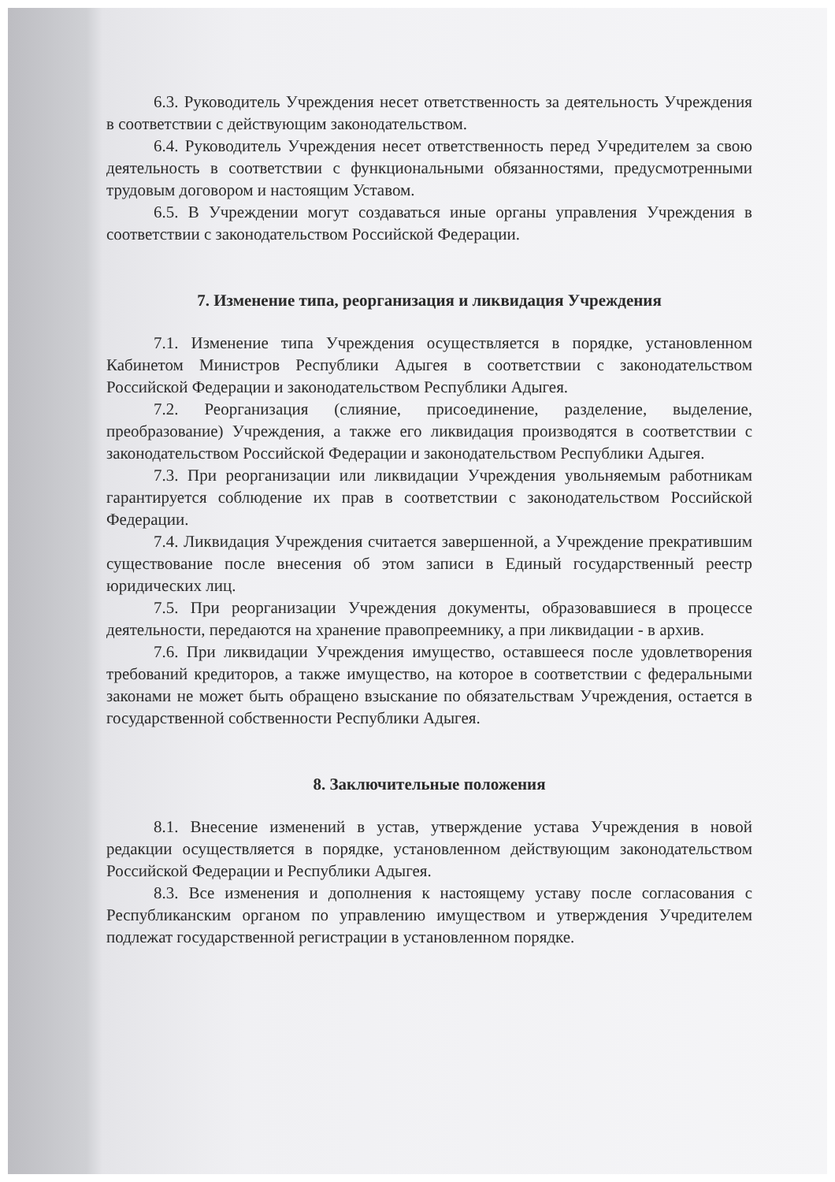6.3. Руководитель Учреждения несет ответственность за деятельность Учреждения в соответствии с действующим законодательством.
6.4. Руководитель Учреждения несет ответственность перед Учредителем за свою деятельность в соответствии с функциональными обязанностями, предусмотренными трудовым договором и настоящим Уставом.
6.5. В Учреждении могут создаваться иные органы управления Учреждения в соответствии с законодательством Российской Федерации.
7. Изменение типа, реорганизация и ликвидация Учреждения
7.1. Изменение типа Учреждения осуществляется в порядке, установленном Кабинетом Министров Республики Адыгея в соответствии с законодательством Российской Федерации и законодательством Республики Адыгея.
7.2. Реорганизация (слияние, присоединение, разделение, выделение, преобразование) Учреждения, а также его ликвидация производятся в соответствии с законодательством Российской Федерации и законодательством Республики Адыгея.
7.3. При реорганизации или ликвидации Учреждения увольняемым работникам гарантируется соблюдение их прав в соответствии с законодательством Российской Федерации.
7.4. Ликвидация Учреждения считается завершенной, а Учреждение прекратившим существование после внесения об этом записи в Единый государственный реестр юридических лиц.
7.5. При реорганизации Учреждения документы, образовавшиеся в процессе деятельности, передаются на хранение правопреемнику, а при ликвидации - в архив.
7.6. При ликвидации Учреждения имущество, оставшееся после удовлетворения требований кредиторов, а также имущество, на которое в соответствии с федеральными законами не может быть обращено взыскание по обязательствам Учреждения, остается в государственной собственности Республики Адыгея.
8. Заключительные положения
8.1. Внесение изменений в устав, утверждение устава Учреждения в новой редакции осуществляется в порядке, установленном действующим законодательством Российской Федерации и Республики Адыгея.
8.3. Все изменения и дополнения к настоящему уставу после согласования с Республиканским органом по управлению имуществом и утверждения Учредителем подлежат государственной регистрации в установленном порядке.